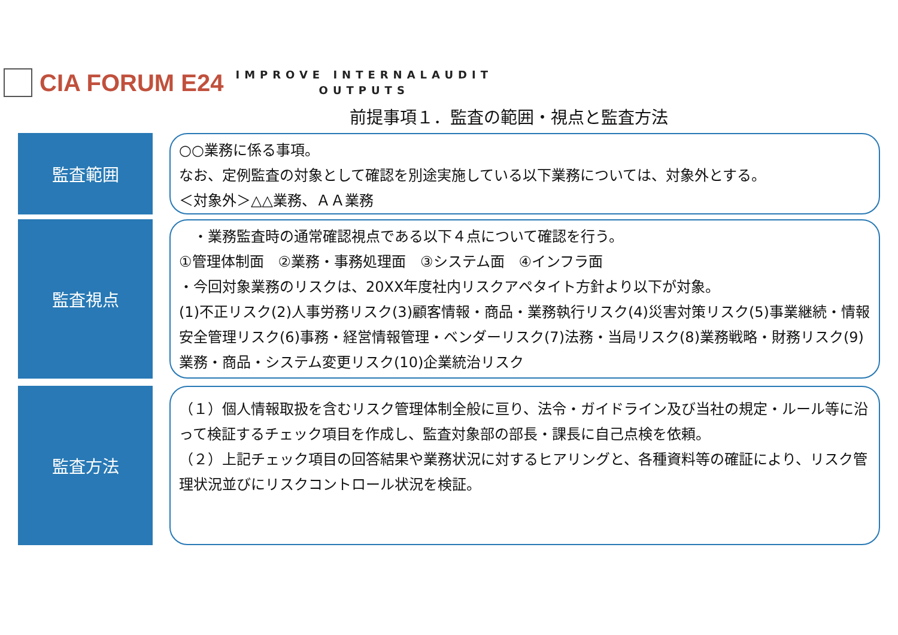CIA FORUM E24
IMPROVE INTERNALAUDIT
OUTPUTS
前提事項１．監査の範囲・視点と監査方法
監査範囲
○○業務に係る事項。
なお、定例監査の対象として確認を別途実施している以下業務については、対象外とする。
＜対象外＞△△業務、ＡＡ業務
監査視点
　・業務監査時の通常確認視点である以下４点について確認を行う。
①管理体制面　②業務・事務処理面　③システム面　④インフラ面
・今回対象業務のリスクは、20XX年度社内リスクアペタイト方針より以下が対象。
(1)不正リスク(2)人事労務リスク(3)顧客情報・商品・業務執行リスク(4)災害対策リスク(5)事業継続・情報安全管理リスク(6)事務・経営情報管理・ベンダーリスク(7)法務・当局リスク(8)業務戦略・財務リスク(9)業務・商品・システム変更リスク(10)企業統治リスク
監査方法
（１）個人情報取扱を含むリスク管理体制全般に亘り、法令・ガイドライン及び当社の規定・ルール等に沿って検証するチェック項目を作成し、監査対象部の部長・課長に自己点検を依頼。
（２）上記チェック項目の回答結果や業務状況に対するヒアリングと、各種資料等の確証により、リスク管理状況並びにリスクコントロール状況を検証。